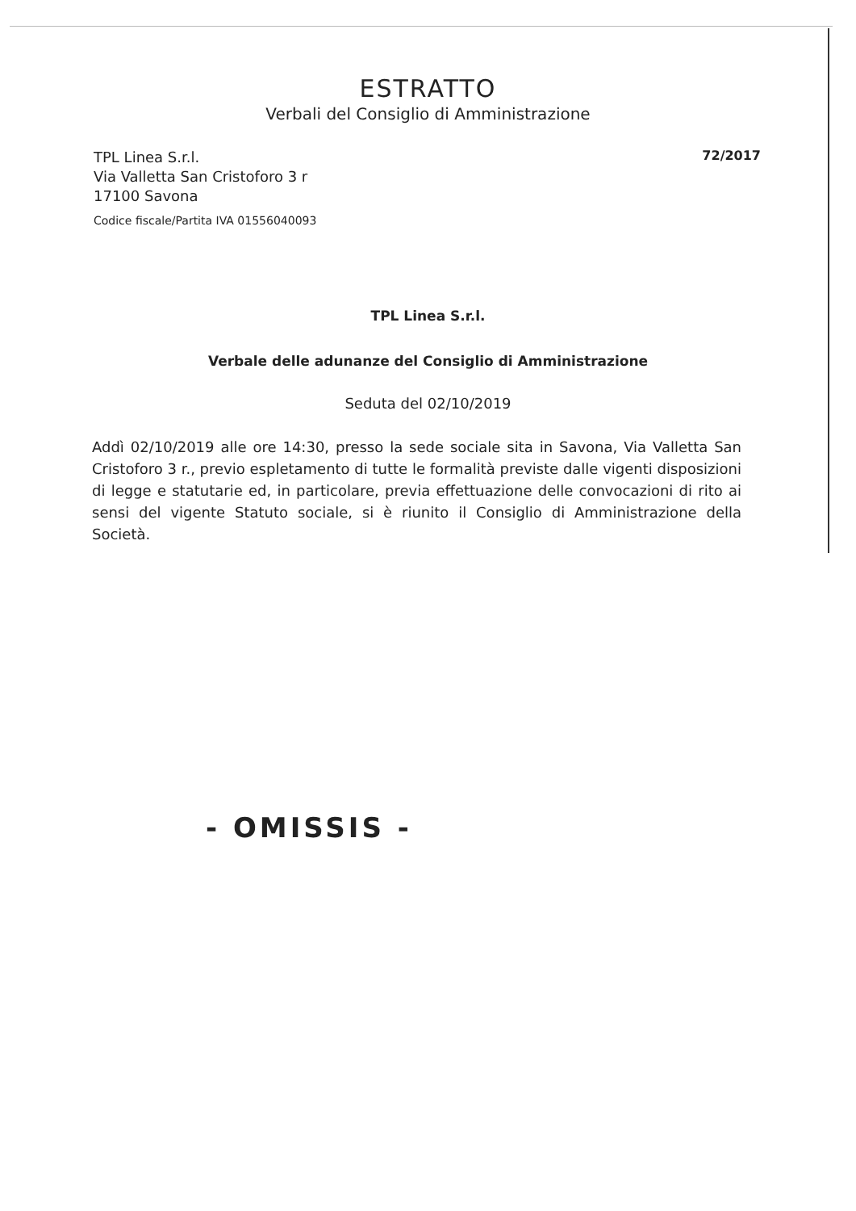ESTRATTO
Verbali del Consiglio di Amministrazione
TPL Linea S.r.l.
Via Valletta San Cristoforo 3 r
17100 Savona
Codice fiscale/Partita IVA 01556040093
72/2017
TPL Linea S.r.l.
Verbale delle adunanze del Consiglio di Amministrazione
Seduta del 02/10/2019
Addì 02/10/2019 alle ore 14:30, presso la sede sociale sita in Savona, Via Valletta San Cristoforo 3 r., previo espletamento di tutte le formalità previste dalle vigenti disposizioni di legge e statutarie ed, in particolare, previa effettuazione delle convocazioni di rito ai sensi del vigente Statuto sociale, si è riunito il Consiglio di Amministrazione della Società.
- OMISSIS -